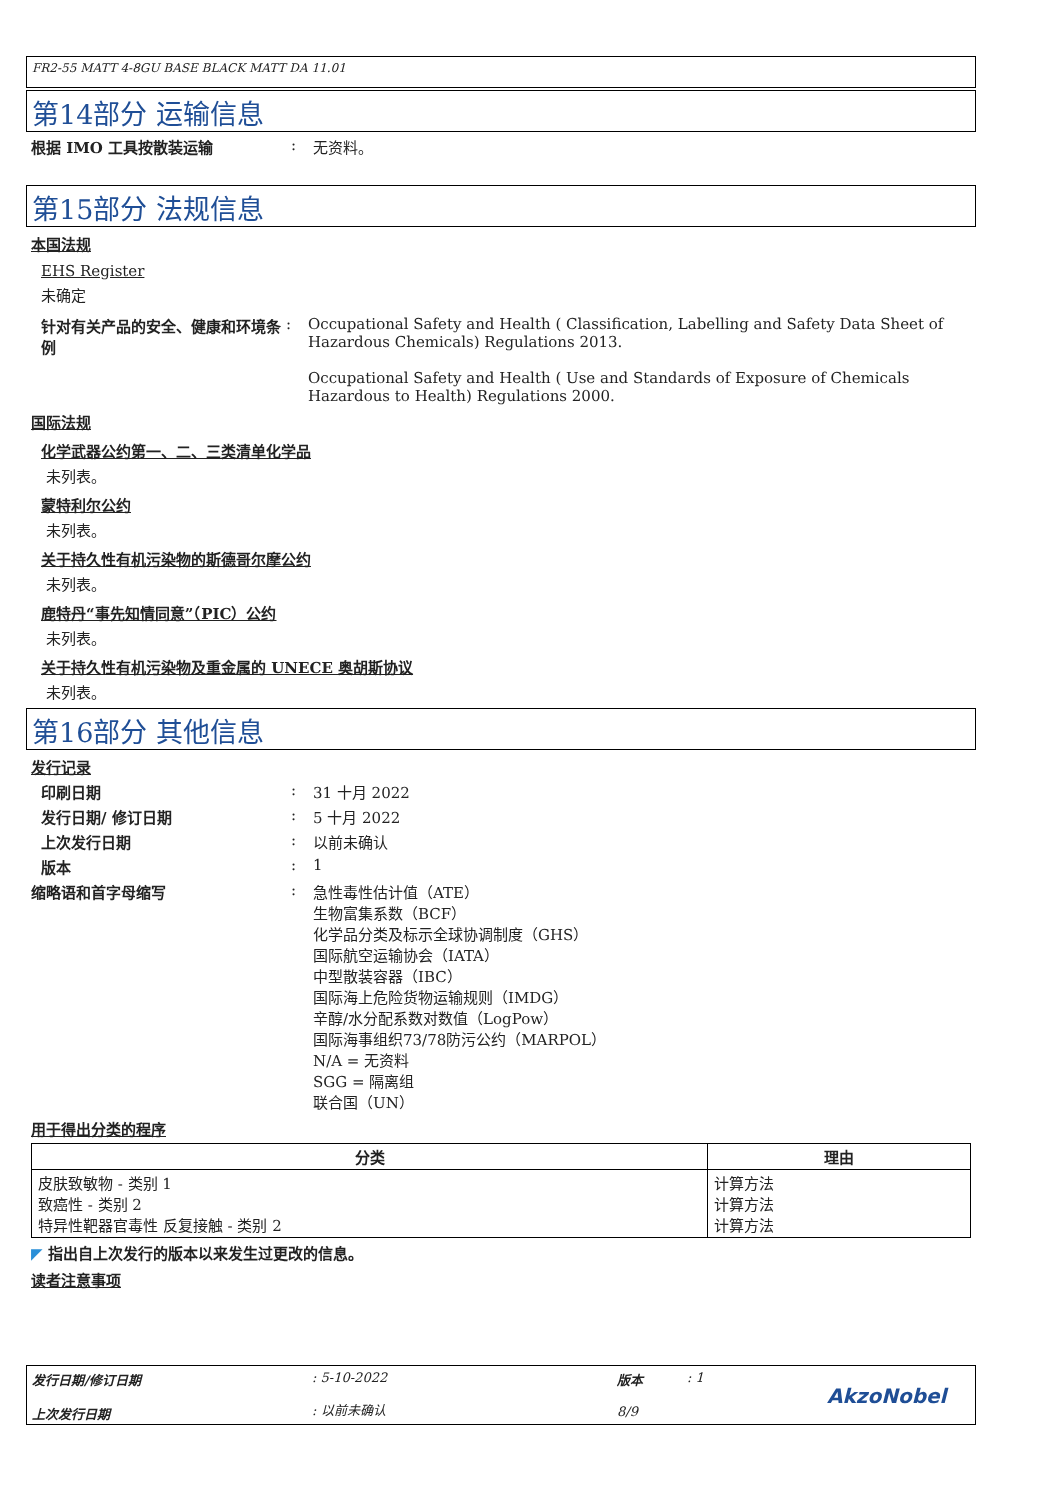FR2-55 MATT 4-8GU BASE BLACK MATT DA 11.01
第14部分 运输信息
根据 IMO 工具按散装运输 : 无资料。
第15部分 法规信息
本国法规
EHS Register
未确定
针对有关产品的安全、健康和环境条例
: Occupational Safety and Health ( Classification, Labelling and Safety Data Sheet of Hazardous Chemicals) Regulations 2013.
Occupational Safety and Health ( Use and Standards of Exposure of Chemicals Hazardous to Health) Regulations 2000.
国际法规
化学武器公约第一、二、三类清单化学品
未列表。
蒙特利尔公约
未列表。
关于持久性有机污染物的斯德哥尔摩公约
未列表。
鹿特丹“事先知情同意”（PIC）公约
未列表。
关于持久性有机污染物及重金属的 UNECE 奥胡斯协议
未列表。
第16部分 其他信息
发行记录
印刷日期 : 31 十月 2022
发行日期/ 修订日期 : 5 十月 2022
上次发行日期 : 以前未确认
版本 : 1
缩略语和首字母缩写 : 急性毒性估计值（ATE）
生物富集系数（BCF）
化学品分类及标示全球协调制度（GHS）
国际航空运输协会（IATA）
中型散装容器（IBC）
国际海上危险货物运输规则（IMDG）
辛醇/水分配系数对数值（LogPow）
国际海事组织73/78防污公约（MARPOL）
N/A = 无资料
SGG = 隔离组
联合国（UN）
用于得出分类的程序
| 分类 | 理由 |
| --- | --- |
| 皮肤致敏物 - 类别 1 致癌性 - 类别 2 特异性靶器官毒性 反复接触 - 类别 2 | 计算方法 计算方法 计算方法 |
◤ 指出自上次发行的版本以来发生过更改的信息。
读者注意事项
发行日期/修订日期
上次发行日期
: 5-10-2022
: 以前未确认
版本
8/9
: 1
AkzoNobel